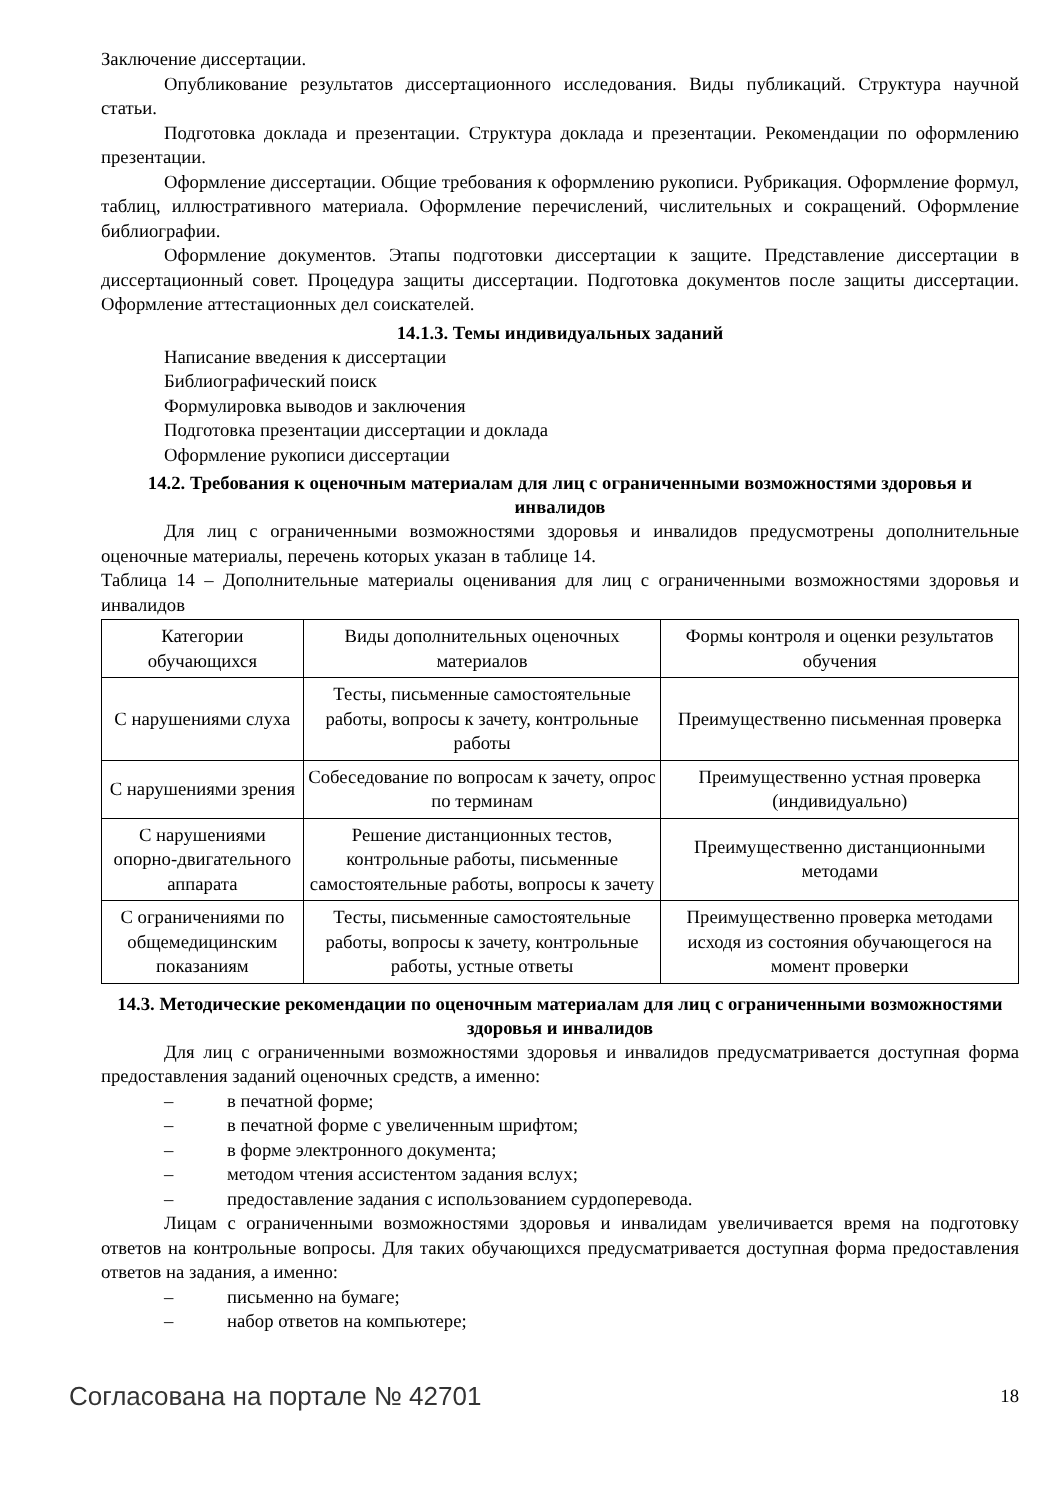Заключение диссертации.
Опубликование результатов диссертационного исследования. Виды публикаций. Структура научной статьи.
Подготовка доклада и презентации. Структура доклада и презентации. Рекомендации по оформлению презентации.
Оформление диссертации. Общие требования к оформлению рукописи. Рубрикация. Оформление формул, таблиц, иллюстративного материала. Оформление перечислений, числительных и сокращений. Оформление библиографии.
Оформление документов. Этапы подготовки диссертации к защите. Представление диссертации в диссертационный совет. Процедура защиты диссертации. Подготовка документов после защиты диссертации. Оформление аттестационных дел соискателей.
14.1.3. Темы индивидуальных заданий
Написание введения к диссертации
Библиографический поиск
Формулировка выводов и заключения
Подготовка презентации диссертации и доклада
Оформление рукописи диссертации
14.2. Требования к оценочным материалам для лиц с ограниченными возможностями здоровья и инвалидов
Для лиц с ограниченными возможностями здоровья и инвалидов предусмотрены дополнительные оценочные материалы, перечень которых указан в таблице 14.
Таблица 14 – Дополнительные материалы оценивания для лиц с ограниченными возможностями здоровья и инвалидов
| Категории обучающихся | Виды дополнительных оценочных материалов | Формы контроля и оценки результатов обучения |
| С нарушениями слуха | Тесты, письменные самостоятельные работы, вопросы к зачету, контрольные работы | Преимущественно письменная проверка |
| С нарушениями зрения | Собеседование по вопросам к зачету, опрос по терминам | Преимущественно устная проверка (индивидуально) |
| С нарушениями опорно-двигательного аппарата | Решение дистанционных тестов, контрольные работы, письменные самостоятельные работы, вопросы к зачету | Преимущественно дистанционными методами |
| С ограничениями по общемедицинским показаниям | Тесты, письменные самостоятельные работы, вопросы к зачету, контрольные работы, устные ответы | Преимущественно проверка методами исходя из состояния обучающегося на момент проверки |
14.3. Методические рекомендации по оценочным материалам для лиц с ограниченными возможностями здоровья и инвалидов
Для лиц с ограниченными возможностями здоровья и инвалидов предусматривается доступная форма предоставления заданий оценочных средств, а именно:
– в печатной форме;
– в печатной форме с увеличенным шрифтом;
– в форме электронного документа;
– методом чтения ассистентом задания вслух;
– предоставление задания с использованием сурдоперевода.
Лицам с ограниченными возможностями здоровья и инвалидам увеличивается время на подготовку ответов на контрольные вопросы. Для таких обучающихся предусматривается доступная форма предоставления ответов на задания, а именно:
– письменно на бумаге;
– набор ответов на компьютере;
Согласована на портале № 42701 18